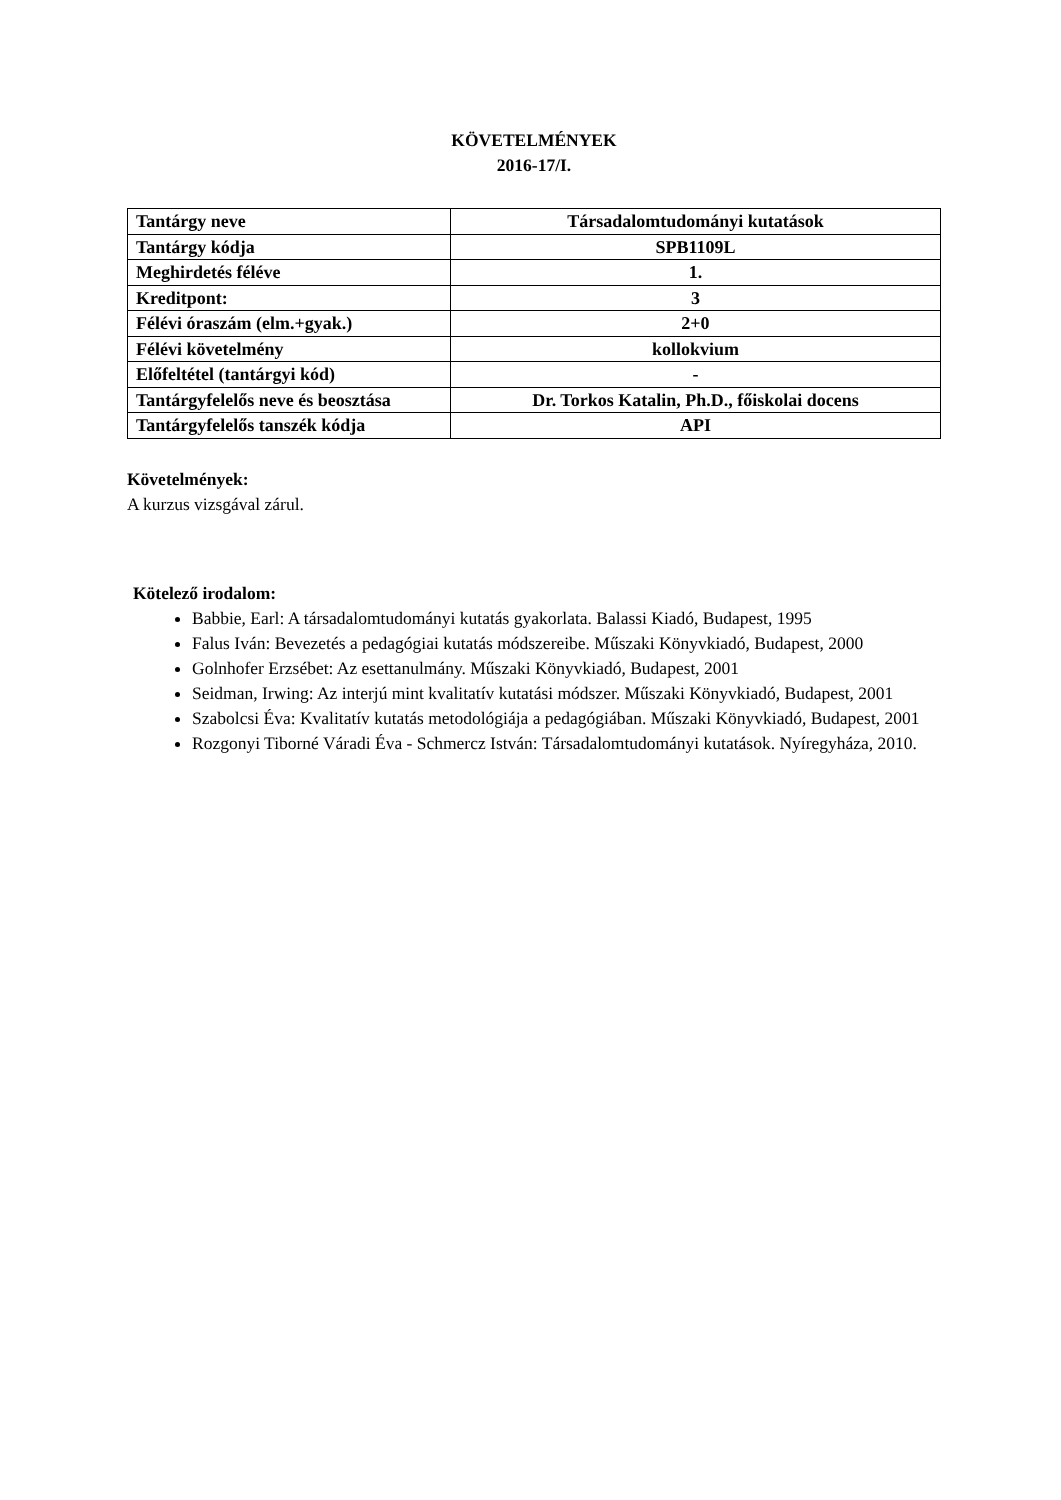KÖVETELMÉNYEK
2016-17/I.
| Tantárgy neve | Társadalomtudományi kutatások |
| Tantárgy kódja | SPB1109L |
| Meghirdetés féléve | 1. |
| Kreditpont: | 3 |
| Félévi óraszám (elm.+gyak.) | 2+0 |
| Félévi követelmény | kollokvium |
| Előfeltétel (tantárgyi kód) | - |
| Tantárgyfelelős neve és beosztása | Dr. Torkos Katalin, Ph.D., főiskolai docens |
| Tantárgyfelelős tanszék kódja | API |
Követelmények:
A kurzus vizsgával zárul.
Kötelező irodalom:
Babbie, Earl: A társadalomtudományi kutatás gyakorlata. Balassi Kiadó, Budapest, 1995
Falus Iván: Bevezetés a pedagógiai kutatás módszereibe. Műszaki Könyvkiadó, Budapest, 2000
Golnhofer Erzsébet: Az esettanulmány. Műszaki Könyvkiadó, Budapest, 2001
Seidman, Irwing: Az interjú mint kvalitatív kutatási módszer. Műszaki Könyvkiadó, Budapest, 2001
Szabolcsi Éva: Kvalitatív kutatás metodológiája a pedagógiában. Műszaki Könyvkiadó, Budapest, 2001
Rozgonyi Tiborné Váradi Éva - Schmercz István: Társadalomtudományi kutatások. Nyíregyháza, 2010.